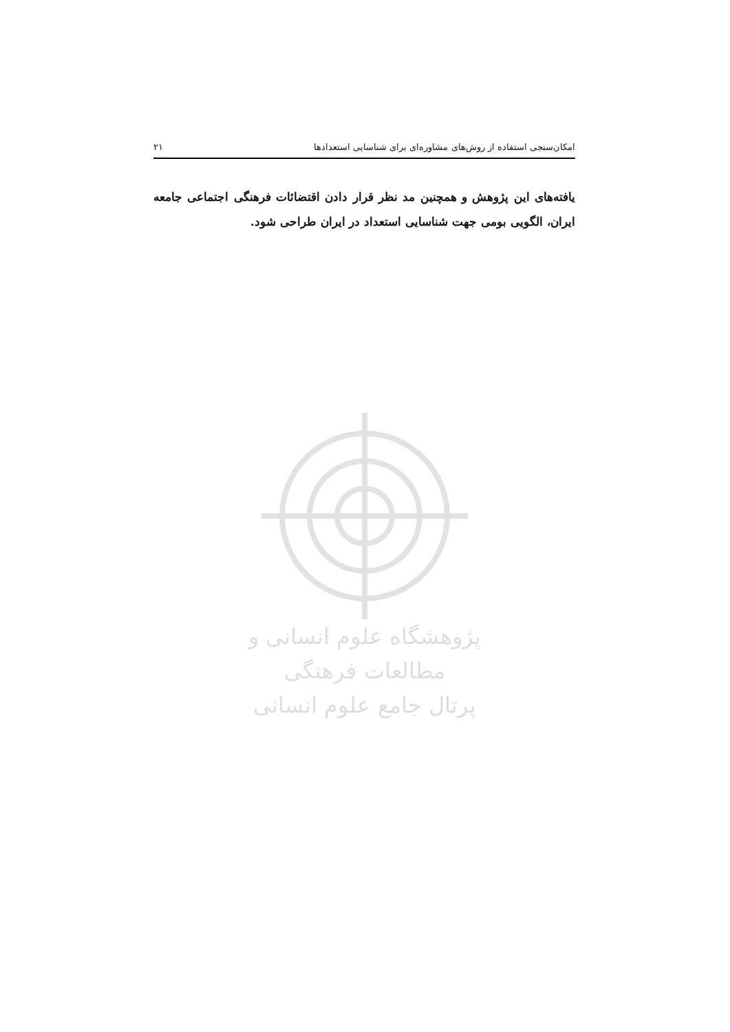امکان‌سنجی استفاده از روش‌های مشاوره‌ای برای شناسایی استعدادها ۲۱
یافته‌های این پژوهش و همچنین مد نظر قرار دادن اقتضائات فرهنگی اجتماعی جامعه ایران، الگویی بومی جهت شناسایی استعداد در ایران طراحی شود.
پژوهشگاه علوم انسانی و مطالعات فرهنگی
پرتال جامع علوم انسانی